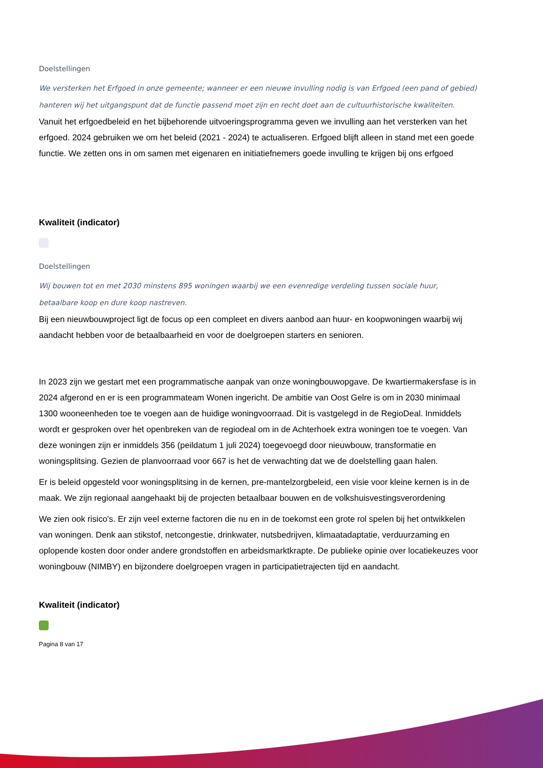Doelstellingen
We versterken het Erfgoed in onze gemeente; wanneer er een nieuwe invulling nodig is van Erfgoed (een pand of gebied) hanteren wij het uitgangspunt dat de functie passend moet zijn en recht doet aan de cultuurhistorische kwaliteiten.
Vanuit het erfgoedbeleid en het bijbehorende uitvoeringsprogramma geven we invulling aan het versterken van het erfgoed. 2024 gebruiken we om het beleid (2021 - 2024) te actualiseren. Erfgoed blijft alleen in stand met een goede functie. We zetten ons in om samen met eigenaren en initiatiefnemers goede invulling te krijgen bij ons erfgoed
Kwaliteit (indicator)
Doelstellingen
Wij bouwen tot en met 2030 minstens 895 woningen waarbij we een evenredige verdeling tussen sociale huur, betaalbare koop en dure koop nastreven.
Bij een nieuwbouwproject ligt de focus op een compleet en divers aanbod aan huur- en koopwoningen waarbij wij aandacht hebben voor de betaalbaarheid en voor de doelgroepen starters en senioren.
In 2023 zijn we gestart met een programmatische aanpak van onze woningbouwopgave. De kwartiermakersfase is in 2024 afgerond en er is een programmateam Wonen ingericht. De ambitie van Oost Gelre is om in 2030 minimaal 1300 wooneenheden toe te voegen aan de huidige woningvoorraad. Dit is vastgelegd in de RegioDeal. Inmiddels wordt er gesproken over het openbreken van de regiodeal om in de Achterhoek extra woningen toe te voegen. Van deze woningen zijn er inmiddels 356 (peildatum 1 juli 2024) toegevoegd door nieuwbouw, transformatie en woningsplitsing. Gezien de planvoorraad voor 667 is het de verwachting dat we de doelstelling gaan halen.
Er is beleid opgesteld voor woningsplitsing in de kernen, pre-mantelzorgbeleid, een visie voor kleine kernen is in de maak. We zijn regionaal aangehaakt bij de projecten betaalbaar bouwen en de volkshuisvestingsverordening
We zien ook risico's. Er zijn veel externe factoren die nu en in de toekomst een grote rol spelen bij het ontwikkelen van woningen. Denk aan stikstof, netcongestie, drinkwater, nutsbedrijven, klimaatadaptatie, verduurzaming en oplopende kosten door onder andere grondstoffen en arbeidsmarktkrapte. De publieke opinie over locatiekeuzes voor woningbouw (NIMBY) en bijzondere doelgroepen vragen in participatietrajecten tijd en aandacht.
Kwaliteit (indicator)
Pagina 8 van 17